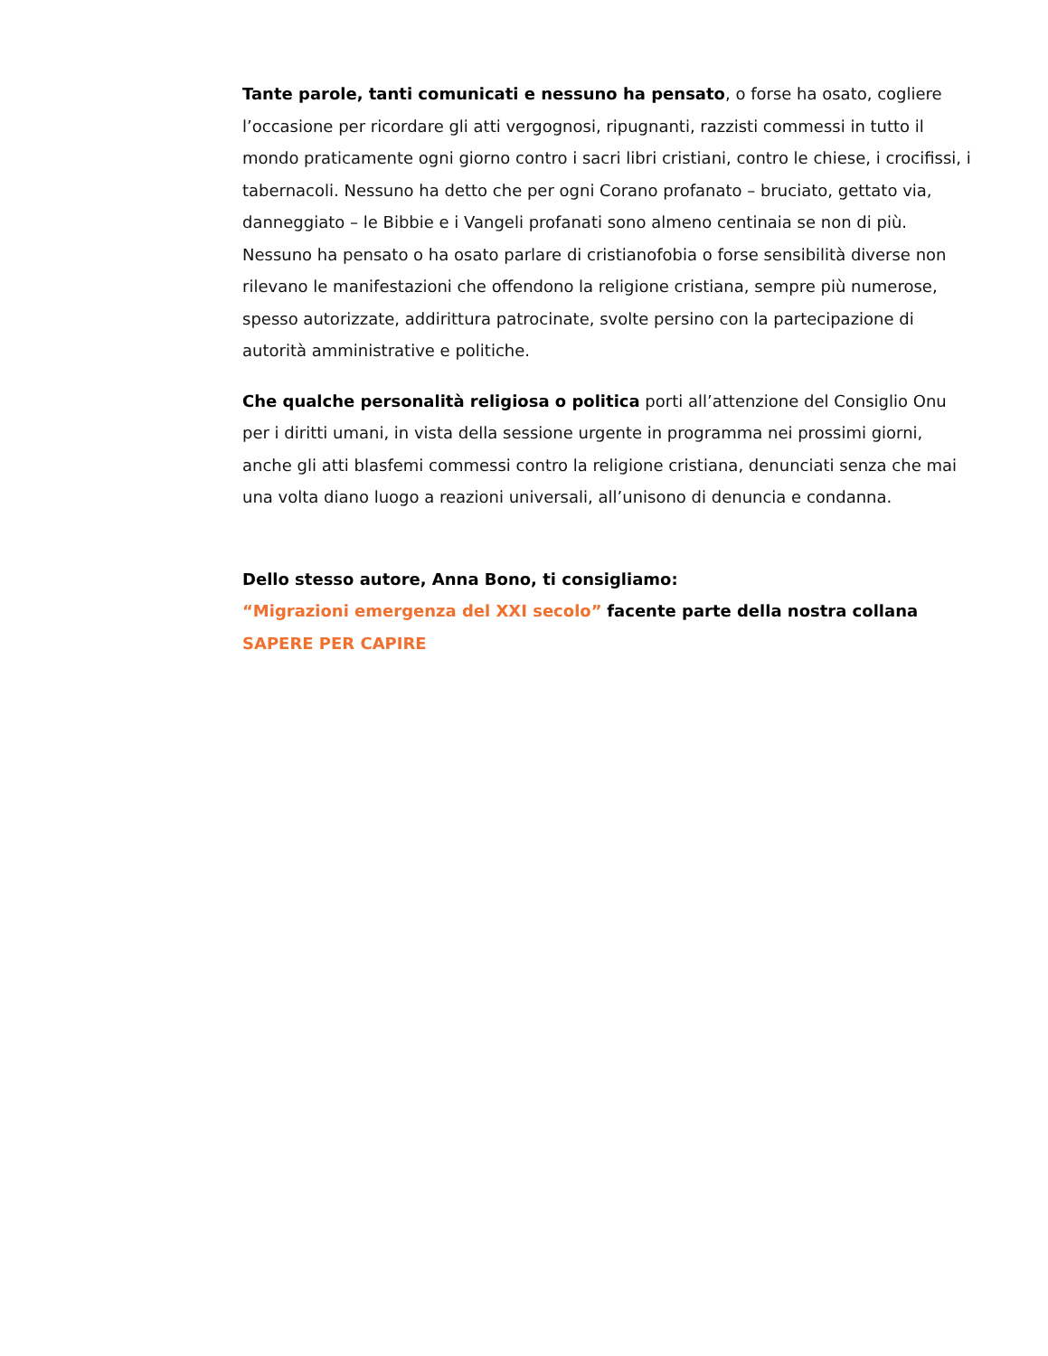Tante parole, tanti comunicati e nessuno ha pensato, o forse ha osato, cogliere l’occasione per ricordare gli atti vergognosi, ripugnanti, razzisti commessi in tutto il mondo praticamente ogni giorno contro i sacri libri cristiani, contro le chiese, i crocifissi, i tabernacoli. Nessuno ha detto che per ogni Corano profanato – bruciato, gettato via, danneggiato – le Bibbie e i Vangeli profanati sono almeno centinaia se non di più. Nessuno ha pensato o ha osato parlare di cristianofobia o forse sensibilità diverse non rilevano le manifestazioni che offendono la religione cristiana, sempre più numerose, spesso autorizzate, addirittura patrocinate, svolte persino con la partecipazione di autorità amministrative e politiche.
Che qualche personalità religiosa o politica porti all’attenzione del Consiglio Onu per i diritti umani, in vista della sessione urgente in programma nei prossimi giorni, anche gli atti blasfemi commessi contro la religione cristiana, denunciati senza che mai una volta diano luogo a reazioni universali, all’unisono di denuncia e condanna.
Dello stesso autore, Anna Bono, ti consigliamo:
“Migrazioni emergenza del XXI secolo” facente parte della nostra collana SAPERE PER CAPIRE